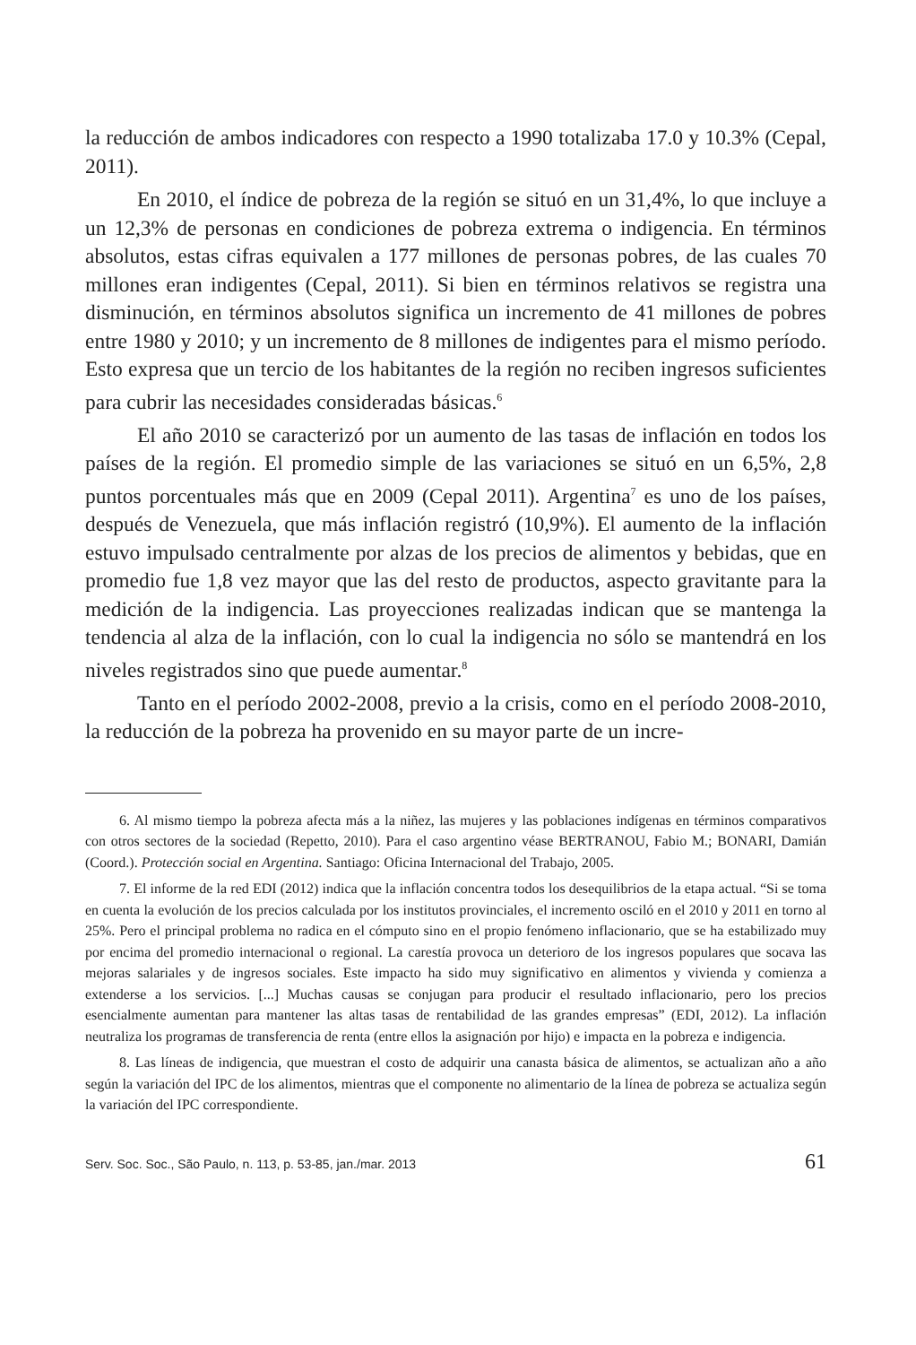la reducción de ambos indicadores con respecto a 1990 totalizaba 17.0 y 10.3% (Cepal, 2011).
En 2010, el índice de pobreza de la región se situó en un 31,4%, lo que incluye a un 12,3% de personas en condiciones de pobreza extrema o indigencia. En términos absolutos, estas cifras equivalen a 177 millones de personas pobres, de las cuales 70 millones eran indigentes (Cepal, 2011). Si bien en términos relativos se registra una disminución, en términos absolutos significa un incremento de 41 millones de pobres entre 1980 y 2010; y un incremento de 8 millones de indigentes para el mismo período. Esto expresa que un tercio de los habitantes de la región no reciben ingresos suficientes para cubrir las necesidades consideradas básicas.<sup>6</sup>
El año 2010 se caracterizó por un aumento de las tasas de inflación en todos los países de la región. El promedio simple de las variaciones se situó en un 6,5%, 2,8 puntos porcentuales más que en 2009 (Cepal 2011). Argentina<sup>7</sup> es uno de los países, después de Venezuela, que más inflación registró (10,9%). El aumento de la inflación estuvo impulsado centralmente por alzas de los precios de alimentos y bebidas, que en promedio fue 1,8 vez mayor que las del resto de productos, aspecto gravitante para la medición de la indigencia. Las proyecciones realizadas indican que se mantenga la tendencia al alza de la inflación, con lo cual la indigencia no sólo se mantendrá en los niveles registrados sino que puede aumentar.<sup>8</sup>
Tanto en el período 2002-2008, previo a la crisis, como en el período 2008-2010, la reducción de la pobreza ha provenido en su mayor parte de un incre-
6. Al mismo tiempo la pobreza afecta más a la niñez, las mujeres y las poblaciones indígenas en términos comparativos con otros sectores de la sociedad (Repetto, 2010). Para el caso argentino véase BERTRANOU, Fabio M.; BONARI, Damián (Coord.). Protección social en Argentina. Santiago: Oficina Internacional del Trabajo, 2005.
7. El informe de la red EDI (2012) indica que la inflación concentra todos los desequilibrios de la etapa actual. “Si se toma en cuenta la evolución de los precios calculada por los institutos provinciales, el incremento osciló en el 2010 y 2011 en torno al 25%. Pero el principal problema no radica en el cómputo sino en el propio fenómeno inflacionario, que se ha estabilizado muy por encima del promedio internacional o regional. La carestía provoca un deterioro de los ingresos populares que socava las mejoras salariales y de ingresos sociales. Este impacto ha sido muy significativo en alimentos y vivienda y comienza a extenderse a los servicios. [...] Muchas causas se conjugan para producir el resultado inflacionario, pero los precios esencialmente aumentan para mantener las altas tasas de rentabilidad de las grandes empresas” (EDI, 2012). La inflación neutraliza los programas de transferencia de renta (entre ellos la asignación por hijo) e impacta en la pobreza e indigencia.
8. Las líneas de indigencia, que muestran el costo de adquirir una canasta básica de alimentos, se actualizan año a año según la variación del IPC de los alimentos, mientras que el componente no alimentario de la línea de pobreza se actualiza según la variación del IPC correspondiente.
Serv. Soc. Soc., São Paulo, n. 113, p. 53-85, jan./mar. 2013 61